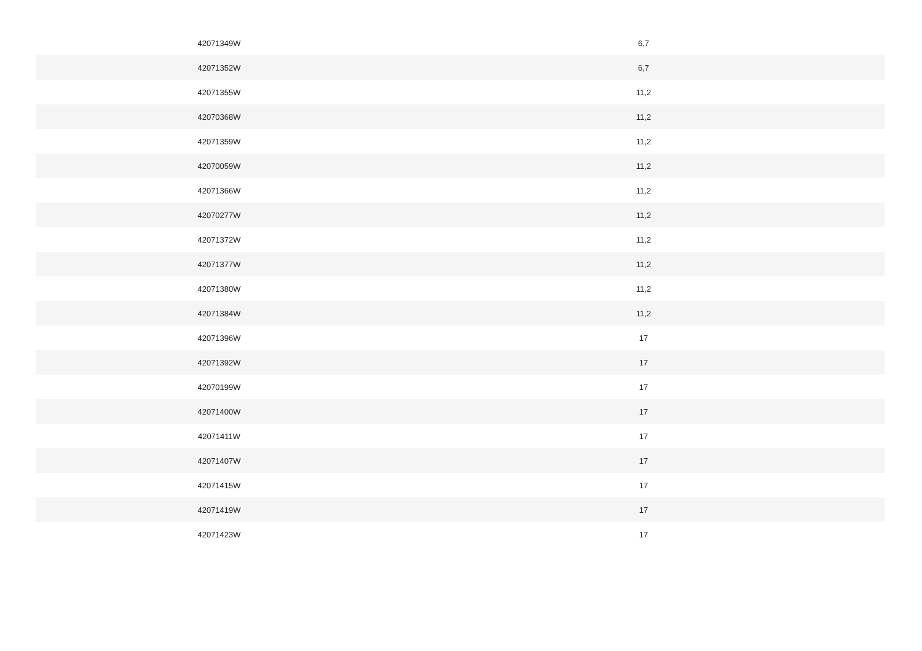| 42071349W | 6,7 |
| 42071352W | 6,7 |
| 42071355W | 11,2 |
| 42070368W | 11,2 |
| 42071359W | 11,2 |
| 42070059W | 11,2 |
| 42071366W | 11,2 |
| 42070277W | 11,2 |
| 42071372W | 11,2 |
| 42071377W | 11,2 |
| 42071380W | 11,2 |
| 42071384W | 11,2 |
| 42071396W | 17 |
| 42071392W | 17 |
| 42070199W | 17 |
| 42071400W | 17 |
| 42071411W | 17 |
| 42071407W | 17 |
| 42071415W | 17 |
| 42071419W | 17 |
| 42071423W | 17 |